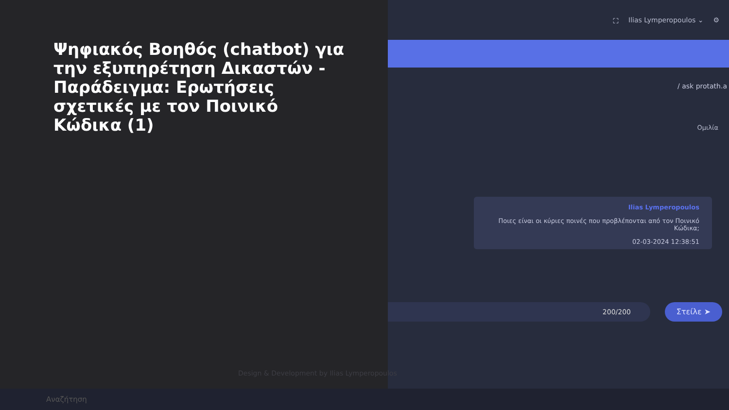⛶ Ilias Lymperopoulos ⌄ ⚙
/ ask protath.a
Ομιλία
Ilias Lymperopoulos
Ποιες είναι οι κύριες ποινές που προβλέπονται από τον Ποινικό Κώδικα;
02-03-2024 12:38:51
200/200 Στείλε ➤
Ψηφιακός Βοηθός (chatbot) για την εξυπηρέτηση Δικαστών - Παράδειγμα: Ερωτήσεις σχετικές με τον Ποινικό Κώδικα (1)
Design & Development by Ilias Lymperopoulos
Αναζήτηση